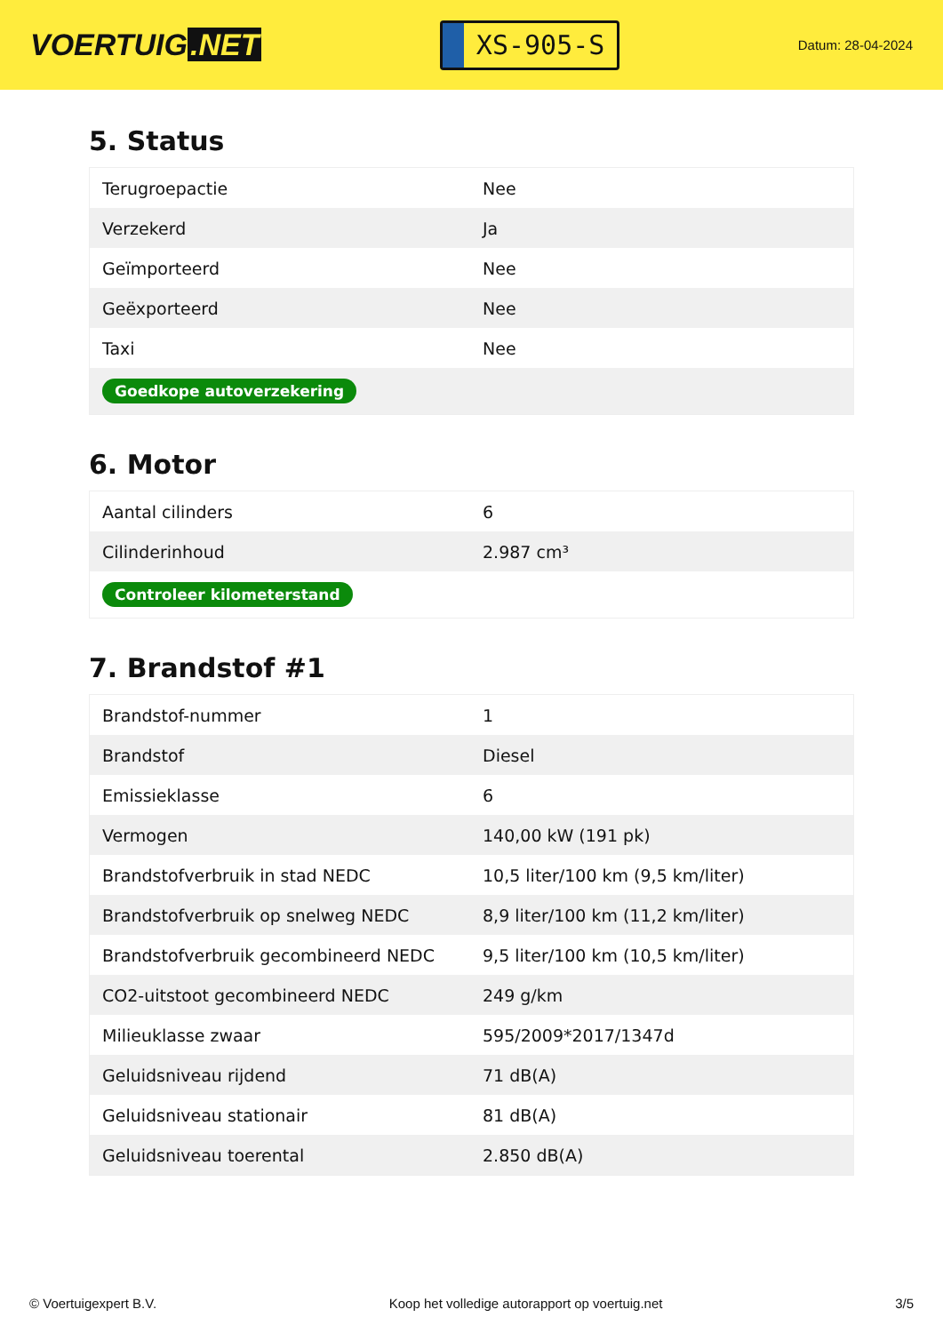VOERTUIG.NET
XS-905-S
Datum: 28-04-2024
5. Status
| Terugroepactie | Nee |
| Verzekerd | Ja |
| Geïmporteerd | Nee |
| Geëxporteerd | Nee |
| Taxi | Nee |
| Goedkope autoverzekering | |
6. Motor
| Aantal cilinders | 6 |
| Cilinderinhoud | 2.987 cm³ |
| Controleer kilometerstand | |
7. Brandstof #1
| Brandstof-nummer | 1 |
| Brandstof | Diesel |
| Emissieklasse | 6 |
| Vermogen | 140,00 kW (191 pk) |
| Brandstofverbruik in stad NEDC | 10,5 liter/100 km (9,5 km/liter) |
| Brandstofverbruik op snelweg NEDC | 8,9 liter/100 km (11,2 km/liter) |
| Brandstofverbruik gecombineerd NEDC | 9,5 liter/100 km (10,5 km/liter) |
| CO2-uitstoot gecombineerd NEDC | 249 g/km |
| Milieuklasse zwaar | 595/2009*2017/1347d |
| Geluidsniveau rijdend | 71 dB(A) |
| Geluidsniveau stationair | 81 dB(A) |
| Geluidsniveau toerental | 2.850 dB(A) |
© Voertuigexpert B.V. Koop het volledige autorapport op voertuig.net 3/5